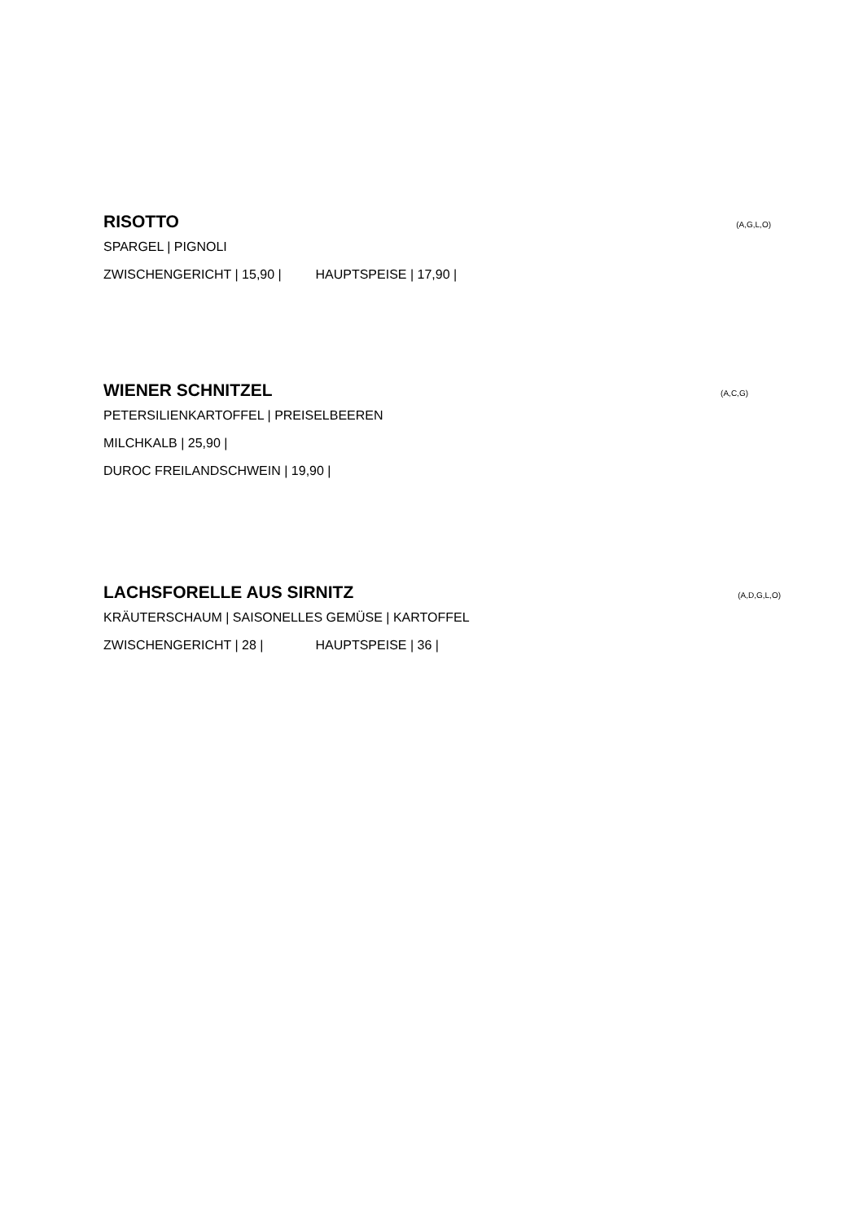RISOTTO (A,G,L,O)
SPARGEL | PIGNOLI
ZWISCHENGERICHT | 15,90 | HAUPTSPEISE | 17,90 |
WIENER SCHNITZEL (A,C,G)
PETERSILIENKARTOFFEL | PREISELBEEREN
MILCHKALB | 25,90 |
DUROC FREILANDSCHWEIN | 19,90 |
LACHSFORELLE AUS SIRNITZ (A,D,G,L,O)
KRÄUTERSCHAUM | SAISONELLES GEMÜSE | KARTOFFEL
ZWISCHENGERICHT | 28 | HAUPTSPEISE | 36 |